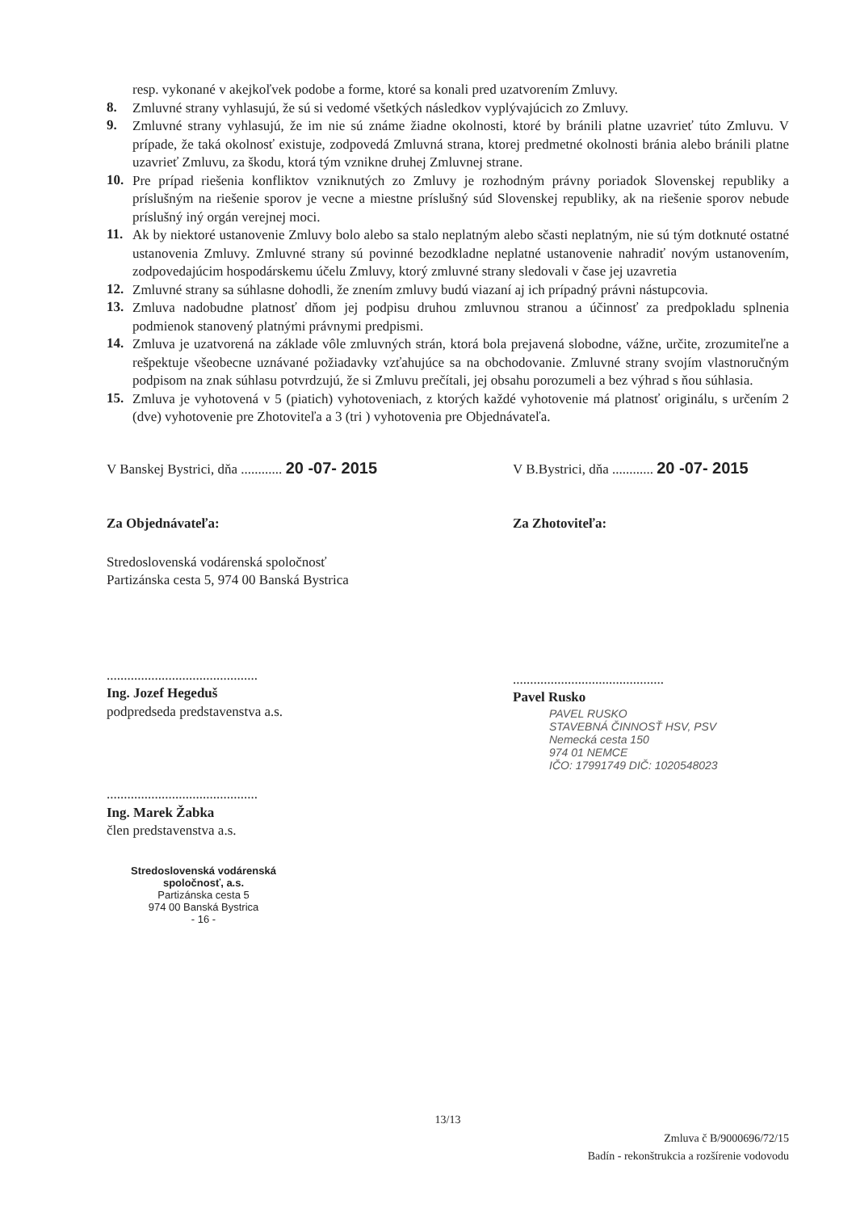resp. vykonané v akejkoľvek podobe a forme, ktoré sa konali pred uzatvorením Zmluvy.
8.
Zmluvné strany vyhlasujú, že sú si vedomé všetkých následkov vyplývajúcich zo Zmluvy.
9.
Zmluvné strany vyhlasujú, že im nie sú známe žiadne okolnosti, ktoré by bránili platne uzavrieť túto Zmluvu. V prípade, že taká okolnosť existuje, zodpovedá Zmluvná strana, ktorej predmetné okolnosti bránia alebo bránili platne uzavrieť Zmluvu, za škodu, ktorá tým vznikne druhej Zmluvnej strane.
10.
Pre prípad riešenia konfliktov vzniknutých zo Zmluvy je rozhodným právny poriadok Slovenskej republiky a príslušným na riešenie sporov je vecne a miestne príslušný súd Slovenskej republiky, ak na riešenie sporov nebude príslušný iný orgán verejnej moci.
11.
Ak by niektoré ustanovenie Zmluvy bolo alebo sa stalo neplatným alebo sčasti neplatným, nie sú tým dotknuté ostatné ustanovenia Zmluvy. Zmluvné strany sú povinné bezodkladne neplatné ustanovenie nahradiť novým ustanovením, zodpovedajúcim hospodárskemu účelu Zmluvy, ktorý zmluvné strany sledovali v čase jej uzavretia
12.
Zmluvné strany sa súhlasne dohodli, že znením zmluvy budú viazaní aj ich prípadný právni nástupcovia.
13.
Zmluva nadobudne platnosť dňom jej podpisu druhou zmluvnou stranou a účinnosť za predpokladu splnenia podmienok stanovený platnými právnymi predpismi.
14.
Zmluva je uzatvorená na základe vôle zmluvných strán, ktorá bola prejavená slobodne, vážne, určite, zrozumiteľne a rešpektuje všeobecne uznávané požiadavky vzťahujúce sa na obchodovanie. Zmluvné strany svojím vlastnoručným podpisom na znak súhlasu potvrdzujú, že si Zmluvu prečítali, jej obsahu porozumeli a bez výhrad s ňou súhlasia.
15.
Zmluva je vyhotovená v 5 (piatich) vyhotoveniach, z ktorých každé vyhotovenie má platnosť originálu, s určením 2 (dve) vyhotovenie pre Zhotoviteľa a 3 (tri ) vyhotovenia pre Objednávateľa.
V Banskej Bystrici, dňa ............ 20 -07- 2015
Za Objednávateľa:
Stredoslovenská vodárenská spoločnosť
Partizánska cesta 5, 974 00 Banská Bystrica
............................................
Ing. Jozef Hegeduš
podpredseda predstavenstva a.s.
............................................
Ing. Marek Žabka
člen predstavenstva a.s.
Stredoslovenská vodárenská spoločnosť, a.s.
Partizánska cesta 5
974 00 Banská Bystrica
- 16 -
V B.Bystrici, dňa ............ 20 -07- 2015
Za Zhotoviteľa:
............................................
Pavel Rusko
PAVEL RUSKO
STAVEBNÁ ČINNOSŤ HSV, PSV
Nemecká cesta 150
974 01 NEMCE
IČO: 17991749 DIČ: 1020548023
13/13
Zmluva č B/9000696/72/15
Badín - rekonštrukcia a rozšírenie vodovodu